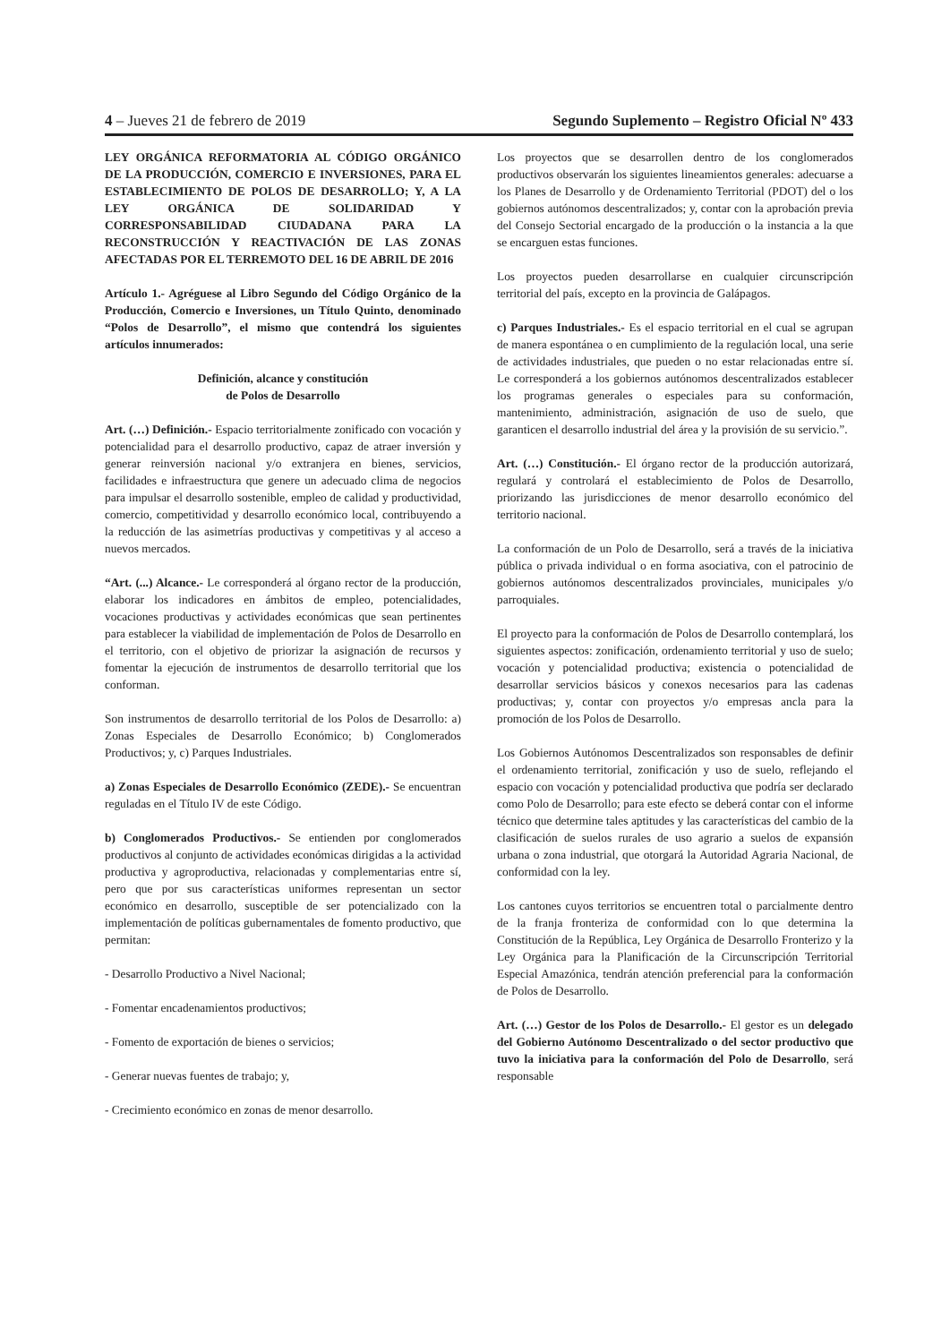4 – Jueves 21 de febrero de 2019 Segundo Suplemento – Registro Oficial Nº 433
LEY ORGÁNICA REFORMATORIA AL CÓDIGO ORGÁNICO DE LA PRODUCCIÓN, COMERCIO E INVERSIONES, PARA EL ESTABLECIMIENTO DE POLOS DE DESARROLLO; Y, A LA LEY ORGÁNICA DE SOLIDARIDAD Y CORRESPONSABILIDAD CIUDADANA PARA LA RECONSTRUCCIÓN Y REACTIVACIÓN DE LAS ZONAS AFECTADAS POR EL TERREMOTO DEL 16 DE ABRIL DE 2016
Artículo 1.- Agréguese al Libro Segundo del Código Orgánico de la Producción, Comercio e Inversiones, un Título Quinto, denominado “Polos de Desarrollo”, el mismo que contendrá los siguientes artículos innumerados:
Definición, alcance y constitución
de Polos de Desarrollo
Art. (…) Definición.- Espacio territorialmente zonificado con vocación y potencialidad para el desarrollo productivo, capaz de atraer inversión y generar reinversión nacional y/o extranjera en bienes, servicios, facilidades e infraestructura que genere un adecuado clima de negocios para impulsar el desarrollo sostenible, empleo de calidad y productividad, comercio, competitividad y desarrollo económico local, contribuyendo a la reducción de las asimetrías productivas y competitivas y al acceso a nuevos mercados.
“Art. (...) Alcance.- Le corresponderá al órgano rector de la producción, elaborar los indicadores en ámbitos de empleo, potencialidades, vocaciones productivas y actividades económicas que sean pertinentes para establecer la viabilidad de implementación de Polos de Desarrollo en el territorio, con el objetivo de priorizar la asignación de recursos y fomentar la ejecución de instrumentos de desarrollo territorial que los conforman.
Son instrumentos de desarrollo territorial de los Polos de Desarrollo: a) Zonas Especiales de Desarrollo Económico; b) Conglomerados Productivos; y, c) Parques Industriales.
a) Zonas Especiales de Desarrollo Económico (ZEDE).- Se encuentran reguladas en el Título IV de este Código.
b) Conglomerados Productivos.- Se entienden por conglomerados productivos al conjunto de actividades económicas dirigidas a la actividad productiva y agroproductiva, relacionadas y complementarias entre sí, pero que por sus características uniformes representan un sector económico en desarrollo, susceptible de ser potencializado con la implementación de políticas gubernamentales de fomento productivo, que permitan:
- Desarrollo Productivo a Nivel Nacional;
- Fomentar encadenamientos productivos;
- Fomento de exportación de bienes o servicios;
- Generar nuevas fuentes de trabajo; y,
- Crecimiento económico en zonas de menor desarrollo.
Los proyectos que se desarrollen dentro de los conglomerados productivos observarán los siguientes lineamientos generales: adecuarse a los Planes de Desarrollo y de Ordenamiento Territorial (PDOT) del o los gobiernos autónomos descentralizados; y, contar con la aprobación previa del Consejo Sectorial encargado de la producción o la instancia a la que se encarguen estas funciones.
Los proyectos pueden desarrollarse en cualquier circunscripción territorial del país, excepto en la provincia de Galápagos.
c) Parques Industriales.- Es el espacio territorial en el cual se agrupan de manera espontánea o en cumplimiento de la regulación local, una serie de actividades industriales, que pueden o no estar relacionadas entre sí. Le corresponderá a los gobiernos autónomos descentralizados establecer los programas generales o especiales para su conformación, mantenimiento, administración, asignación de uso de suelo, que garanticen el desarrollo industrial del área y la provisión de su servicio.”.
Art. (…) Constitución.- El órgano rector de la producción autorizará, regulará y controlará el establecimiento de Polos de Desarrollo, priorizando las jurisdicciones de menor desarrollo económico del territorio nacional.
La conformación de un Polo de Desarrollo, será a través de la iniciativa pública o privada individual o en forma asociativa, con el patrocinio de gobiernos autónomos descentralizados provinciales, municipales y/o parroquiales.
El proyecto para la conformación de Polos de Desarrollo contemplará, los siguientes aspectos: zonificación, ordenamiento territorial y uso de suelo; vocación y potencialidad productiva; existencia o potencialidad de desarrollar servicios básicos y conexos necesarios para las cadenas productivas; y, contar con proyectos y/o empresas ancla para la promoción de los Polos de Desarrollo.
Los Gobiernos Autónomos Descentralizados son responsables de definir el ordenamiento territorial, zonificación y uso de suelo, reflejando el espacio con vocación y potencialidad productiva que podría ser declarado como Polo de Desarrollo; para este efecto se deberá contar con el informe técnico que determine tales aptitudes y las características del cambio de la clasificación de suelos rurales de uso agrario a suelos de expansión urbana o zona industrial, que otorgará la Autoridad Agraria Nacional, de conformidad con la ley.
Los cantones cuyos territorios se encuentren total o parcialmente dentro de la franja fronteriza de conformidad con lo que determina la Constitución de la República, Ley Orgánica de Desarrollo Fronterizo y la Ley Orgánica para la Planificación de la Circunscripción Territorial Especial Amazónica, tendrán atención preferencial para la conformación de Polos de Desarrollo.
Art. (…) Gestor de los Polos de Desarrollo.- El gestor es un delegado del Gobierno Autónomo Descentralizado o del sector productivo que tuvo la iniciativa para la conformación del Polo de Desarrollo, será responsable